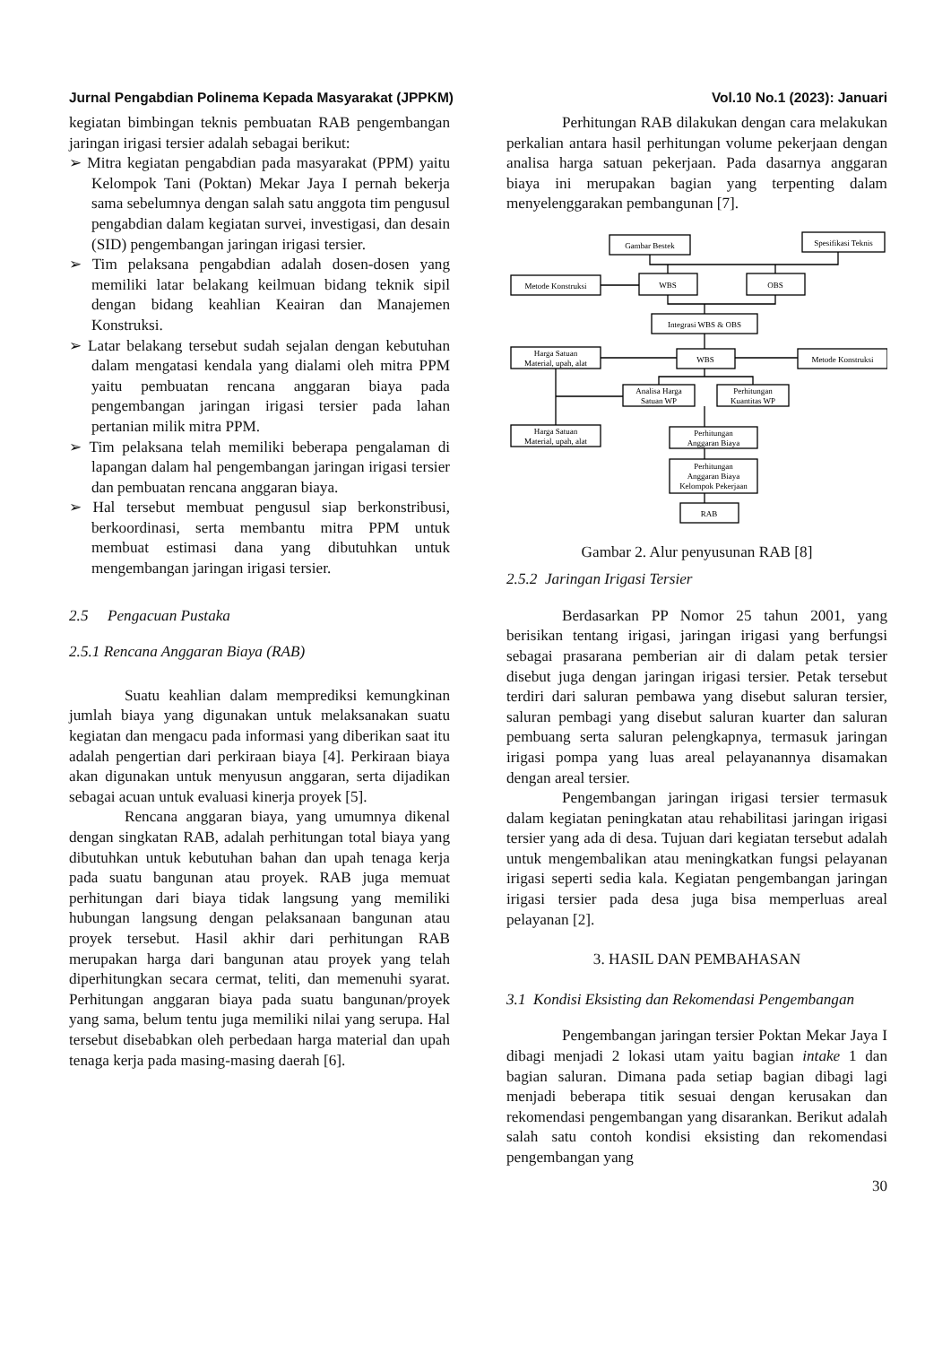Jurnal Pengabdian Polinema Kepada Masyarakat (JPPKM) Vol.10 No.1 (2023): Januari
kegiatan bimbingan teknis pembuatan RAB pengembangan jaringan irigasi tersier adalah sebagai berikut:
➢ Mitra kegiatan pengabdian pada masyarakat (PPM) yaitu Kelompok Tani (Poktan) Mekar Jaya I pernah bekerja sama sebelumnya dengan salah satu anggota tim pengusul pengabdian dalam kegiatan survei, investigasi, dan desain (SID) pengembangan jaringan irigasi tersier.
➢ Tim pelaksana pengabdian adalah dosen-dosen yang memiliki latar belakang keilmuan bidang teknik sipil dengan bidang keahlian Keairan dan Manajemen Konstruksi.
➢ Latar belakang tersebut sudah sejalan dengan kebutuhan dalam mengatasi kendala yang dialami oleh mitra PPM yaitu pembuatan rencana anggaran biaya pada pengembangan jaringan irigasi tersier pada lahan pertanian milik mitra PPM.
➢ Tim pelaksana telah memiliki beberapa pengalaman di lapangan dalam hal pengembangan jaringan irigasi tersier dan pembuatan rencana anggaran biaya.
➢ Hal tersebut membuat pengusul siap berkonstribusi, berkoordinasi, serta membantu mitra PPM untuk membuat estimasi dana yang dibutuhkan untuk mengembangan jaringan irigasi tersier.
2.5 Pengacuan Pustaka
2.5.1 Rencana Anggaran Biaya (RAB)
Suatu keahlian dalam memprediksi kemungkinan jumlah biaya yang digunakan untuk melaksanakan suatu kegiatan dan mengacu pada informasi yang diberikan saat itu adalah pengertian dari perkiraan biaya [4]. Perkiraan biaya akan digunakan untuk menyusun anggaran, serta dijadikan sebagai acuan untuk evaluasi kinerja proyek [5].
Rencana anggaran biaya, yang umumnya dikenal dengan singkatan RAB, adalah perhitungan total biaya yang dibutuhkan untuk kebutuhan bahan dan upah tenaga kerja pada suatu bangunan atau proyek. RAB juga memuat perhitungan dari biaya tidak langsung yang memiliki hubungan langsung dengan pelaksanaan bangunan atau proyek tersebut. Hasil akhir dari perhitungan RAB merupakan harga dari bangunan atau proyek yang telah diperhitungkan secara cermat, teliti, dan memenuhi syarat. Perhitungan anggaran biaya pada suatu bangunan/proyek yang sama, belum tentu juga memiliki nilai yang serupa. Hal tersebut disebabkan oleh perbedaan harga material dan upah tenaga kerja pada masing-masing daerah [6].
Perhitungan RAB dilakukan dengan cara melakukan perkalian antara hasil perhitungan volume pekerjaan dengan analisa harga satuan pekerjaan. Pada dasarnya anggaran biaya ini merupakan bagian yang terpenting dalam menyelenggarakan pembangunan [7].
Gambar Bestek
Spesifikasi Teknis
Metode Konstruksi
WBS
OBS
Integrasi WBS & OBS
Harga Satuan
Material, upah, alat
WBS
Metode Konstruksi
Analisa Harga
Satuan WP
Perhitungan
Kuantitas WP
Harga Satuan
Material, upah, alat
Perhitungan
Anggaran Biaya
Perhitungan
Anggaran Biaya
Kelompok Pekerjaan
RAB
Gambar 2. Alur penyusunan RAB [8]
2.5.2 Jaringan Irigasi Tersier
Berdasarkan PP Nomor 25 tahun 2001, yang berisikan tentang irigasi, jaringan irigasi yang berfungsi sebagai prasarana pemberian air di dalam petak tersier disebut juga dengan jaringan irigasi tersier. Petak tersebut terdiri dari saluran pembawa yang disebut saluran tersier, saluran pembagi yang disebut saluran kuarter dan saluran pembuang serta saluran pelengkapnya, termasuk jaringan irigasi pompa yang luas areal pelayanannya disamakan dengan areal tersier.
Pengembangan jaringan irigasi tersier termasuk dalam kegiatan peningkatan atau rehabilitasi jaringan irigasi tersier yang ada di desa. Tujuan dari kegiatan tersebut adalah untuk mengembalikan atau meningkatkan fungsi pelayanan irigasi seperti sedia kala. Kegiatan pengembangan jaringan irigasi tersier pada desa juga bisa memperluas areal pelayanan [2].
3. HASIL DAN PEMBAHASAN
3.1 Kondisi Eksisting dan Rekomendasi Pengembangan
Pengembangan jaringan tersier Poktan Mekar Jaya I dibagi menjadi 2 lokasi utam yaitu bagian intake 1 dan bagian saluran. Dimana pada setiap bagian dibagi lagi menjadi beberapa titik sesuai dengan kerusakan dan rekomendasi pengembangan yang disarankan. Berikut adalah salah satu contoh kondisi eksisting dan rekomendasi pengembangan yang
30